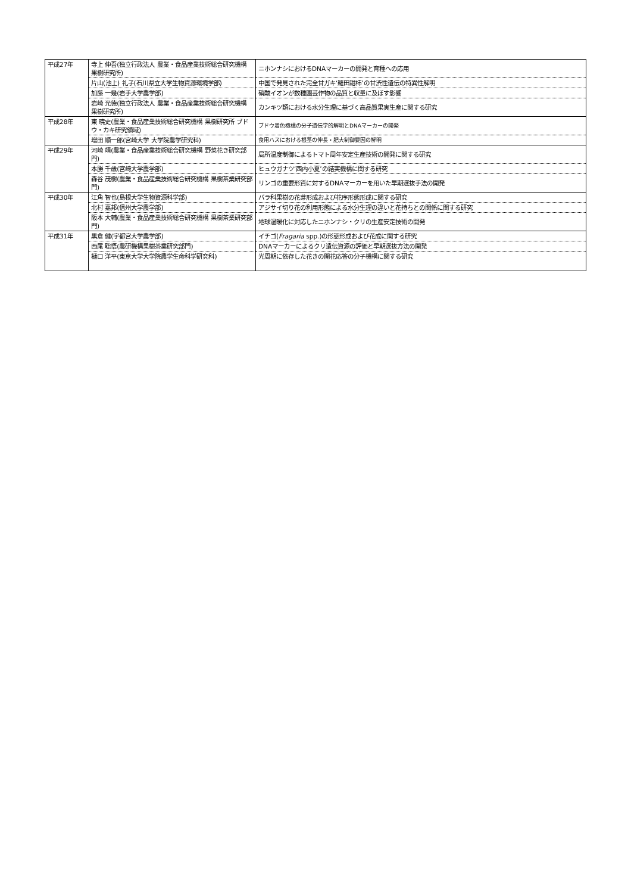| 平成27年 | 寺上 伸吾(独立行政法人 農業・食品産業技術総合研究機構 果樹研究所) | ニホンナシにおけるDNAマーカーの開発と育種への応用 |
| | 片山(池上) 礼子(石川県立大学生物資源環境学部) | 中国で発見された完全甘ガキ‘羅田甜柿’の甘渋性遺伝の特異性解明 |
| | 加藤 一幾(岩手大学農学部) | 硝酸イオンが数種園芸作物の品質と収量に及ぼす影響 |
| | 岩崎 光徳(独立行政法人 農業・食品産業技術総合研究機構 果樹研究所) | カンキツ類における水分生理に基づく高品質果実生産に関する研究 |
| 平成28年 | 東 暁史(農業・食品産業技術総合研究機構 果樹研究所 ブドウ・カキ研究領域) | ブドウ着色機構の分子遺伝学的解明とDNAマーカーの開発 |
| | 増田 順一郎(宮崎大学 大学院農学研究科) | 食用ハスにおける根茎の伸長・肥大制御要因の解明 |
| 平成29年 | 河崎 靖(農業・食品産業技術総合研究機構 野菜花き研究部門) | 局所温度制御によるトマト周年安定生産技術の開発に関する研究 |
| | 本勝 千歳(宮崎大学農学部) | ヒュウガナツ‘西内小夏’の結実機構に関する研究 |
| | 森谷 茂樹(農業・食品産業技術総合研究機構 果樹茶業研究部門) | リンゴの重要形質に対するDNAマーカーを用いた早期選抜手法の開発 |
| 平成30年 | 江角 智也(島根大学生物資源科学部) | バラ科果樹の花芽形成および花序形態形成に関する研究 |
| | 北村 嘉邦(信州大学農学部) | アジサイ切り花の利用形態による水分生理の違いと花持ちとの関係に関する研究 |
| | 阪本 大輔(農業・食品産業技術総合研究機構 果樹茶業研究部門) | 地球温暖化に対応したニホンナシ・クリの生産安定技術の開発 |
| 平成31年 | 黒倉 健(宇都宮大学農学部) | イチゴ( Fragaria spp.)の形態形成および花成に関する研究 |
| | 西尾 聡悟(農研機構果樹茶業研究部門) | DNAマーカーによるクリ遺伝資源の評価と早期選抜方法の開発 |
| | 樋口 洋平(東京大学大学院農学生命科学研究科) | 光周期に依存した花きの開花応答の分子機構に関する研究 |